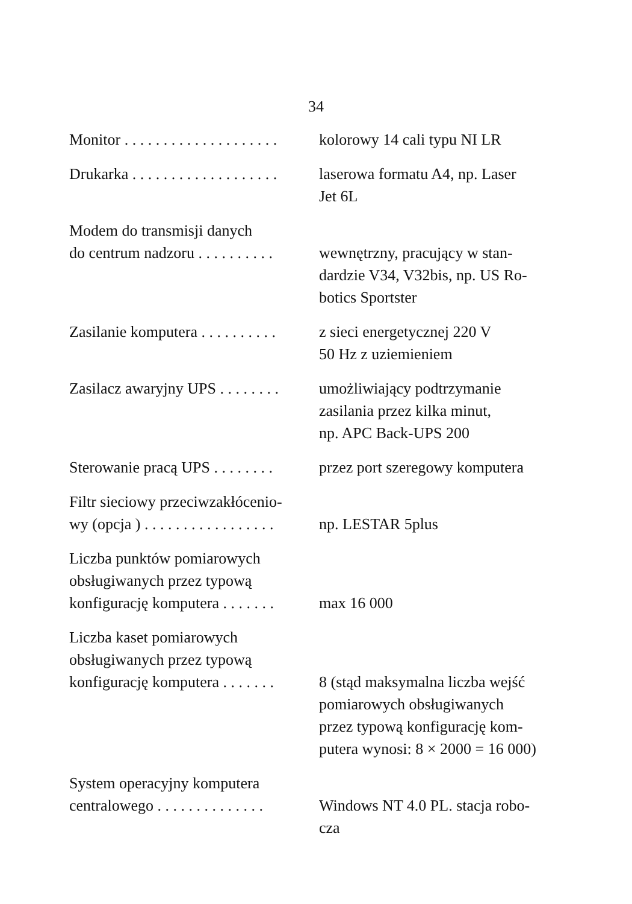34
| Monitor . . . . . . . . . . . . . . . . . . . . | kolorowy 14 cali typu NI LR |
| Drukarka . . . . . . . . . . . . . . . . . . . | laserowa formatu A4, np. Laser Jet 6L |
| Modem do transmisji danych do centrum nadzoru . . . . . . . . . . | wewnętrzny, pracujący w stan- dardzie V34, V32bis, np. US Ro- botics Sportster |
| Zasilanie komputera . . . . . . . . . . | z sieci energetycznej 220 V 50 Hz z uziemieniem |
| Zasilacz awaryjny UPS . . . . . . . . | umożliwiający podtrzymanie zasilania przez kilka minut, np. APC Back-UPS 200 |
| Sterowanie pracą UPS . . . . . . . . | przez port szeregowy komputera |
| Filtr sieciowy przeciwzakłócenio- wy (opcja ) . . . . . . . . . . . . . . . . . | np. LESTAR 5plus |
| Liczba punktów pomiarowych obsługiwanych przez typową konfigurację komputera . . . . . . . | max 16 000 |
| Liczba kaset pomiarowych obsługiwanych przez typową konfigurację komputera . . . . . . . | 8 (stąd maksymalna liczba wejść pomiarowych obsługiwanych przez typową konfigurację kom- putera wynosi: 8 × 2000 = 16 000) |
| System operacyjny komputera centralowego . . . . . . . . . . . . . . | Windows NT 4.0 PL. stacja robo- cza |